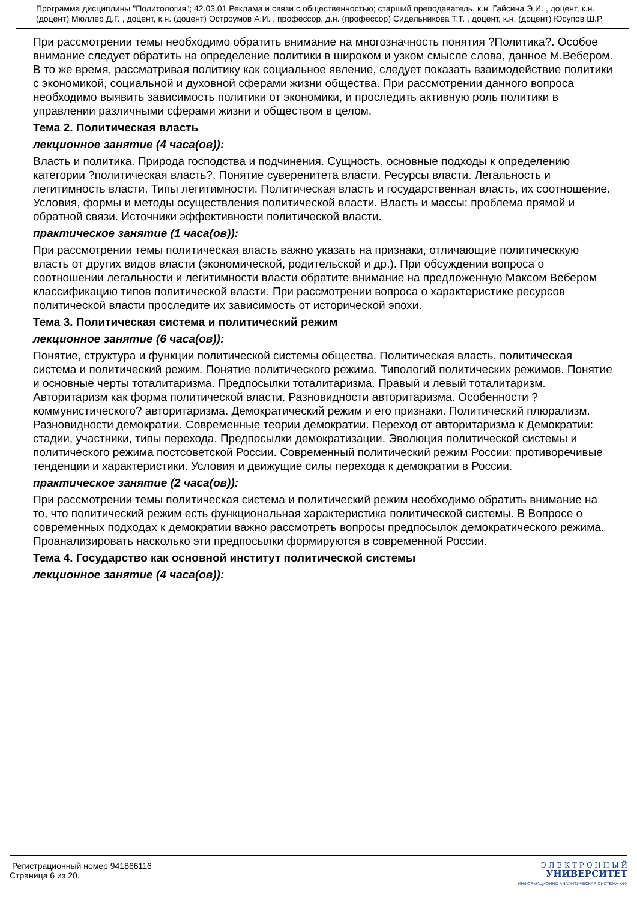Программа дисциплины "Политология"; 42.03.01 Реклама и связи с общественностью; старший преподаватель, к.н. Гайсина Э.И. , доцент, к.н. (доцент) Мюллер Д.Г. , доцент, к.н. (доцент) Остроумов А.И. , профессор, д.н. (профессор) Сидельникова Т.Т. , доцент, к.н. (доцент) Юсупов Ш.Р.
При рассмотрении темы необходимо обратить внимание на многозначность понятия ?Политика?. Особое внимание следует обратить на определение политики в широком и узком смысле слова, данное М.Вебером. В то же время, рассматривая политику как социальное явление, следует показать взаимодействие политики с экономикой, социальной и духовной сферами жизни общества. При рассмотрении данного вопроса необходимо выявить зависимость политики от экономики, и проследить активную роль политики в управлении различными сферами жизни и обществом в целом.
Тема 2. Политическая власть
лекционное занятие (4 часа(ов)):
Власть и политика. Природа господства и подчинения. Сущность, основные подходы к определению категории ?политическая власть?. Понятие суверенитета власти. Ресурсы власти. Легальность и легитимность власти. Типы легитимности. Политическая власть и государственная власть, их соотношение. Условия, формы и методы осуществления политической власти. Власть и массы: проблема прямой и обратной связи. Источники эффективности политической власти.
практическое занятие (1 часа(ов)):
При рассмотрении темы политическая власть важно указать на признаки, отличающие политическкую власть от других видов власти (экономической, родительской и др.). При обсуждении вопроса о соотношении легальности и легитимности власти обратите внимание на предложенную Максом Вебером классификацию типов политической власти. При рассмотрении вопроса о характеристике ресурсов политической власти проследите их зависимость от исторической эпохи.
Тема 3. Политическая система и политический режим
лекционное занятие (6 часа(ов)):
Понятие, структура и функции политической системы общества. Политическая власть, политическая система и политический режим. Понятие политического режима. Типологий политических режимов. Понятие и основные черты тоталитаризма. Предпосылки тоталитаризма. Правый и левый тоталитаризм. Авторитаризм как форма политической власти. Разновидности авторитаризма. Особенности ?коммунистического? авторитаризма. Демократический режим и его признаки. Политический плюрализм. Разновидности демократии. Современные теории демократии. Переход от авторитаризма к Демократии: стадии, участники, типы перехода. Предпосылки демократизации. Эволюция политической системы и политического режима постсоветской России. Современный политический режим России: противоречивые тенденции и характеристики. Условия и движущие силы перехода к демократии в России.
практическое занятие (2 часа(ов)):
При рассмотрении темы политическая система и политический режим необходимо обратить внимание на то, что политический режим есть функциональная характеристика политической системы. В Вопросе о современных подходах к демократии важно рассмотреть вопросы предпосылок демократического режима. Проанализировать насколько эти предпосылки формируются в современной России.
Тема 4. Государство как основной институт политической системы
лекционное занятие (4 часа(ов)):
Регистрационный номер 941866116
Страница 6 из 20.
Э Л Е К Т Р О Н Н Ы Й
УНИВЕРСИТЕТ
ИНФОРМАЦИОННО АНАЛИТИЧЕСКАЯ СИСТЕМА КФУ